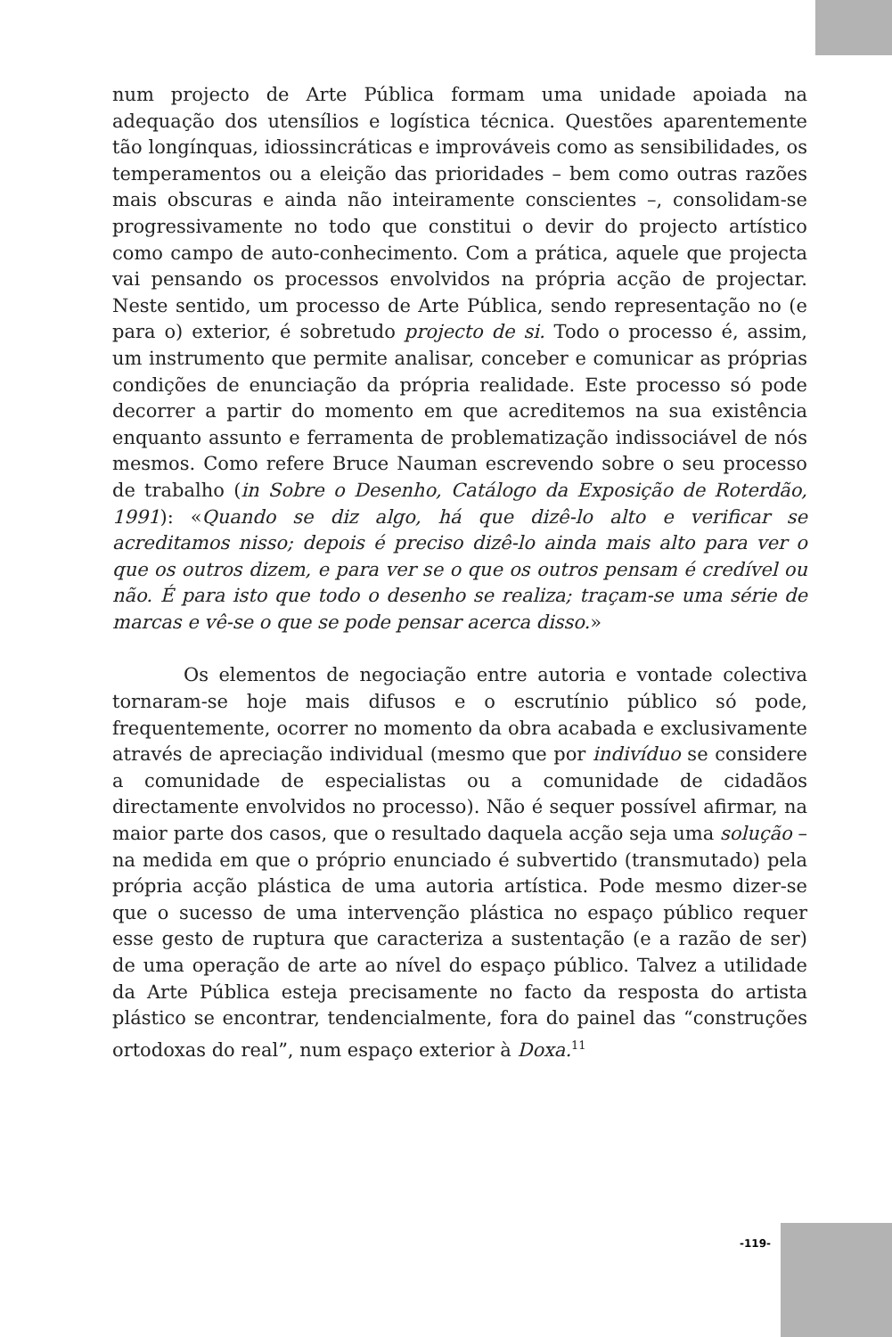num projecto de Arte Pública formam uma unidade apoiada na adequação dos utensílios e logística técnica. Questões aparentemente tão longínquas, idiossincráticas e improváveis como as sensibilidades, os temperamentos ou a eleição das prioridades – bem como outras razões mais obscuras e ainda não inteiramente conscientes –, consolidam-se progressivamente no todo que constitui o devir do projecto artístico como campo de auto-conhecimento. Com a prática, aquele que projecta vai pensando os processos envolvidos na própria acção de projectar. Neste sentido, um processo de Arte Pública, sendo representação no (e para o) exterior, é sobretudo projecto de si. Todo o processo é, assim, um instrumento que permite analisar, conceber e comunicar as próprias condições de enunciação da própria realidade. Este processo só pode decorrer a partir do momento em que acreditemos na sua existência enquanto assunto e ferramenta de problematização indissociável de nós mesmos. Como refere Bruce Nauman escrevendo sobre o seu processo de trabalho (in Sobre o Desenho, Catálogo da Exposição de Roterdão, 1991): «Quando se diz algo, há que dizê-lo alto e verificar se acreditamos nisso; depois é preciso dizê-lo ainda mais alto para ver o que os outros dizem, e para ver se o que os outros pensam é credível ou não. É para isto que todo o desenho se realiza; traçam-se uma série de marcas e vê-se o que se pode pensar acerca disso.»
Os elementos de negociação entre autoria e vontade colectiva tornaram-se hoje mais difusos e o escrutínio público só pode, frequentemente, ocorrer no momento da obra acabada e exclusivamente através de apreciação individual (mesmo que por indivíduo se considere a comunidade de especialistas ou a comunidade de cidadãos directamente envolvidos no processo). Não é sequer possível afirmar, na maior parte dos casos, que o resultado daquela acção seja uma solução – na medida em que o próprio enunciado é subvertido (transmutado) pela própria acção plástica de uma autoria artística. Pode mesmo dizer-se que o sucesso de uma intervenção plástica no espaço público requer esse gesto de ruptura que caracteriza a sustentação (e a razão de ser) de uma operação de arte ao nível do espaço público. Talvez a utilidade da Arte Pública esteja precisamente no facto da resposta do artista plástico se encontrar, tendencialmente, fora do painel das “construções ortodoxas do real”, num espaço exterior à Doxa.<sup>11</sup>
-119-